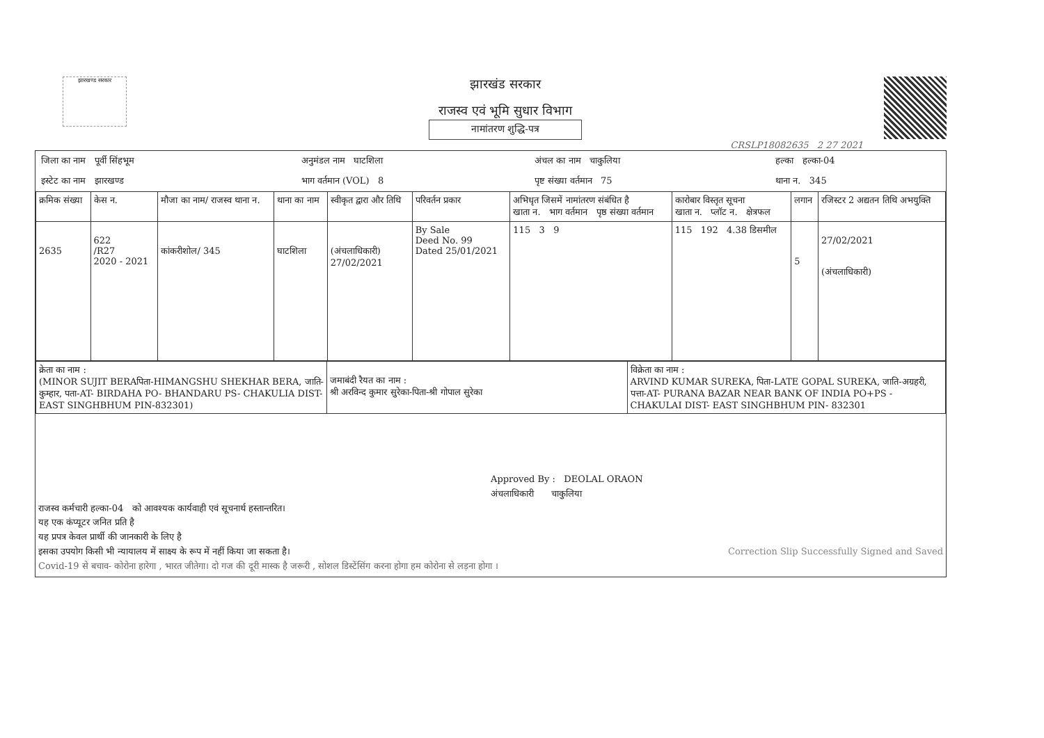झारखण्ड सरकार
झारखंड सरकार
राजस्व एवं भूमि सुधार विभाग
नामांतरण शुद्धि-पत्र
CRSLP18082635 2 27 2021
| जिला का नाम पूर्वी सिंहभूम | अनुमंडल नाम घाटशिला | अंचल का नाम चाकुलिया | हल्का हल्का-04 |
| इस्टेट का नाम झारखण्ड | भाग वर्तमान (VOL) 8 | पृष्ट संख्या वर्तमान 75 | थाना न. 345 |
| क्रमिक संख्या | केस न. | मौजा का नाम/ राजस्व थाना न. | थाना का नाम | स्वीकृत द्वारा और तिथि | परिवर्तन प्रकार | अभिधृत जिसमें नामांतरण संबंधित है खाता न. भाग वर्तमान पृष्ठ संख्या वर्तमान | कारोबार विस्तृत सूचना खाता न. प्लॉट न. क्षेत्रफल | लगान | रजिस्टर 2 अद्यतन तिथि अभयुक्ति |
| --- | --- | --- | --- | --- | --- | --- | --- | --- | --- |
| 2635 | 622 /R27 2020 - 2021 | कांकरीशोल/ 345 | घाटशिला | (अंचलाधिकारी) 27/02/2021 | By Sale Deed No. 99 Dated 25/01/2021 | 115 3 9 | 115 192 4.38 डिसमील | 5 | 27/02/2021 (अंचलाधिकारी) |
| क्रेता का नाम : (MINOR SUJIT BERAपिता-HIMANGSHU SHEKHAR BERA, जाति-कुम्हार, पता-AT- BIRDAHA PO- BHANDARU PS- CHAKULIA DIST- EAST SINGHBHUM PIN-832301) | जमाबंदी रैयत का नाम : श्री अरविन्द कुमार सुरेका-पिता-श्री गोपाल सुरेका | विक्रेता का नाम : ARVIND KUMAR SUREKA, पिता-LATE GOPAL SUREKA, जाति-अग्रहरी, पत्ता-AT- PURANA BAZAR NEAR BANK OF INDIA PO+PS - CHAKULAI DIST- EAST SINGHBHUM PIN- 832301 |
Approved By : DEOLAL ORAON
अंचलाधिकारी चाकुलिया
राजस्व कर्मचारी हल्का-04 को आवश्यक कार्यवाही एवं सूचनार्थ हस्तान्तरित।
यह एक कंप्यूटर जनित प्रति है
यह प्रपत्र केवल प्रार्थी की जानकारी के लिए है
इसका उपयोग किसी भी न्यायालय में साक्ष्य के रूप में नहीं किया जा सकता है। Correction Slip Successfully Signed and Saved
Covid-19 से बचाव- कोरोना हारेगा , भारत जीतेगा। दो गज की दूरी मास्क है जरूरी , सोशल डिस्टेंसिंग करना होगा हम कोरोना से लड़ना होगा ।